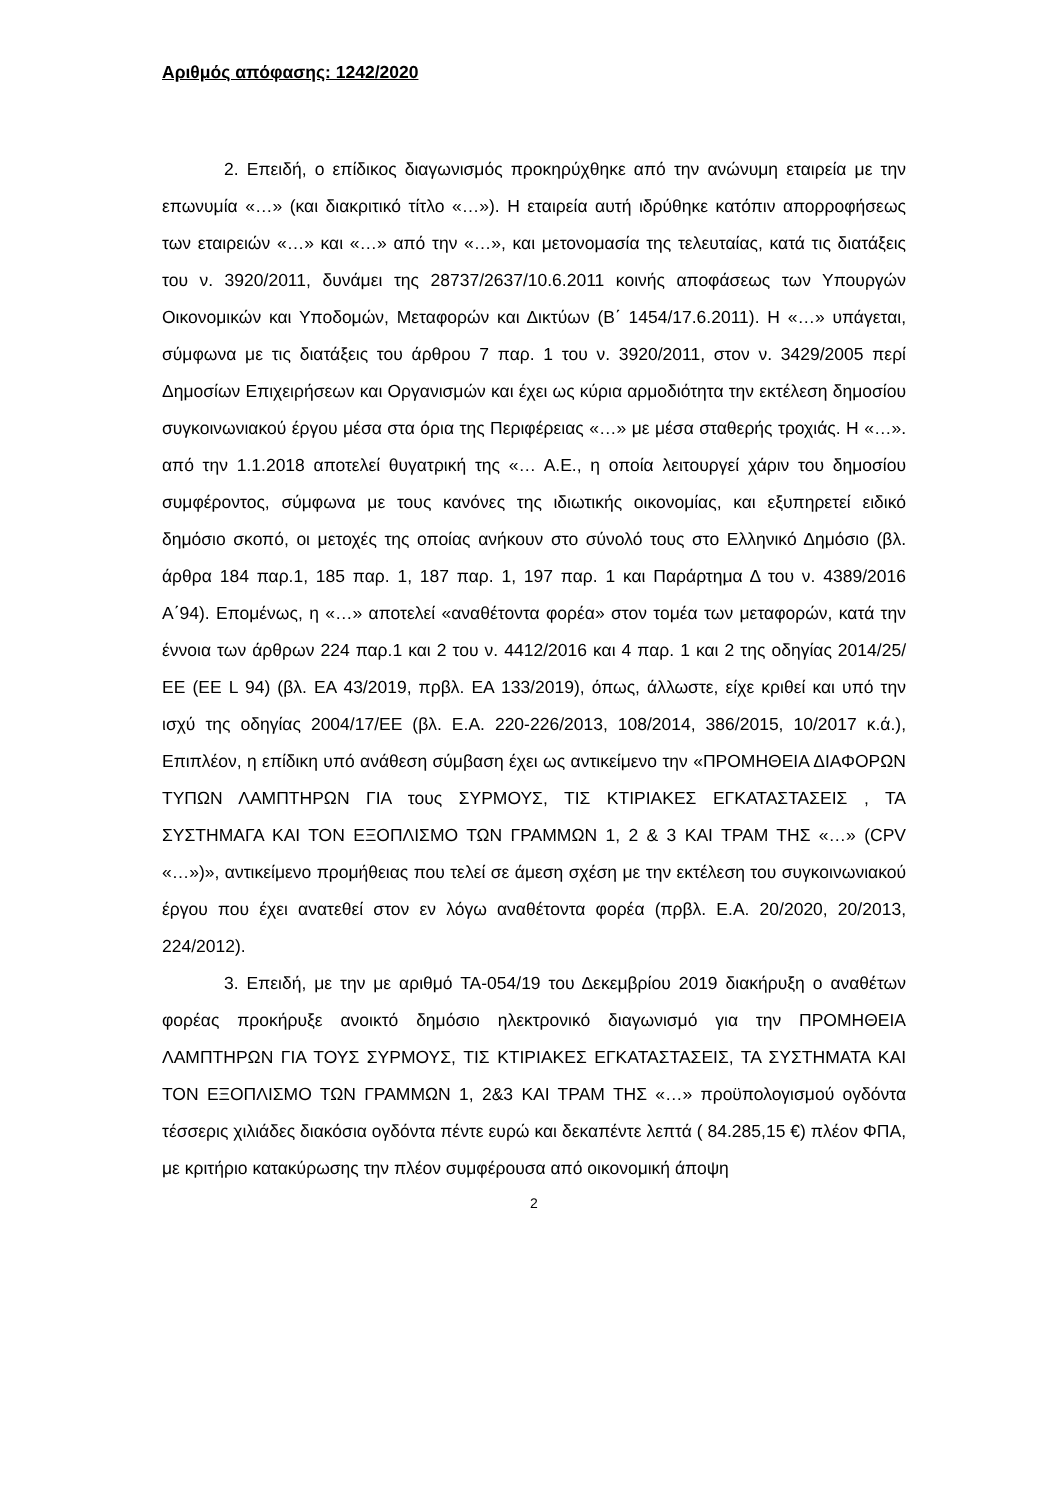Αριθμός απόφασης: 1242/2020
2. Επειδή, ο επίδικος διαγωνισμός προκηρύχθηκε από την ανώνυμη εταιρεία με την επωνυμία «…» (και διακριτικό τίτλο «…»). Η εταιρεία αυτή ιδρύθηκε κατόπιν απορροφήσεως των εταιρειών «…» και «…» από την «…», και μετονομασία της τελευταίας, κατά τις διατάξεις του ν. 3920/2011, δυνάμει της 28737/2637/10.6.2011 κοινής αποφάσεως των Υπουργών Οικονομικών και Υποδομών, Μεταφορών και Δικτύων (Β΄ 1454/17.6.2011). Η «…» υπάγεται, σύμφωνα με τις διατάξεις του άρθρου 7 παρ. 1 του ν. 3920/2011, στον ν. 3429/2005 περί Δημοσίων Επιχειρήσεων και Οργανισμών και έχει ως κύρια αρμοδιότητα την εκτέλεση δημοσίου συγκοινωνιακού έργου μέσα στα όρια της Περιφέρειας «…» με μέσα σταθερής τροχιάς. Η «…». από την 1.1.2018 αποτελεί θυγατρική της «… Α.Ε., η οποία λειτουργεί χάριν του δημοσίου συμφέροντος, σύμφωνα με τους κανόνες της ιδιωτικής οικονομίας, και εξυπηρετεί ειδικό δημόσιο σκοπό, οι μετοχές της οποίας ανήκουν στο σύνολό τους στο Ελληνικό Δημόσιο (βλ. άρθρα 184 παρ.1, 185 παρ. 1, 187 παρ. 1, 197 παρ. 1 και Παράρτημα Δ του ν. 4389/2016 Α΄94). Επομένως, η «…» αποτελεί «αναθέτοντα φορέα» στον τομέα των μεταφορών, κατά την έννοια των άρθρων 224 παρ.1 και 2 του ν. 4412/2016 και 4 παρ. 1 και 2 της οδηγίας 2014/25/ΕΕ (ΕΕ L 94) (βλ. ΕΑ 43/2019, πρβλ. ΕΑ 133/2019), όπως, άλλωστε, είχε κριθεί και υπό την ισχύ της οδηγίας 2004/17/ΕΕ (βλ. Ε.Α. 220-226/2013, 108/2014, 386/2015, 10/2017 κ.ά.), Επιπλέον, η επίδικη υπό ανάθεση σύμβαση έχει ως αντικείμενο την «ΠΡΟΜΗΘΕΙΑ ΔΙΑΦΟΡΩΝ ΤΥΠΩΝ ΛΑΜΠΤΗΡΩΝ ΓΙΑ τους ΣΥΡΜΟΥΣ, ΤΙΣ ΚΤΙΡΙΑΚΕΣ ΕΓΚΑΤΑΣΤΑΣΕΙΣ , ΤΑ ΣΥΣΤΗΜΑΓΑ ΚΑΙ ΤΟΝ ΕΞΟΠΛΙΣΜΟ ΤΩΝ ΓΡΑΜΜΩΝ 1, 2 & 3 ΚΑΙ ΤΡΑΜ ΤΗΣ «…» (CPV «…»)», αντικείμενο προμήθειας που τελεί σε άμεση σχέση με την εκτέλεση του συγκοινωνιακού έργου που έχει ανατεθεί στον εν λόγω αναθέτοντα φορέα (πρβλ. Ε.Α. 20/2020, 20/2013, 224/2012).
3. Επειδή, με την με αριθμό ΤΑ-054/19 του Δεκεμβρίου 2019 διακήρυξη ο αναθέτων φορέας προκήρυξε ανοικτό δημόσιο ηλεκτρονικό διαγωνισμό για την ΠΡΟΜΗΘΕΙΑ ΛΑΜΠΤΗΡΩΝ ΓΙΑ ΤΟΥΣ ΣΥΡΜΟΥΣ, ΤΙΣ ΚΤΙΡΙΑΚΕΣ ΕΓΚΑΤΑΣΤΑΣΕΙΣ, ΤΑ ΣΥΣΤΗΜΑΤΑ ΚΑΙ ΤΟΝ ΕΞΟΠΛΙΣΜΟ ΤΩΝ ΓΡΑΜΜΩΝ 1, 2&3 ΚΑΙ ΤΡΑΜ ΤΗΣ «…» προϋπολογισμού ογδόντα τέσσερις χιλιάδες διακόσια ογδόντα πέντε ευρώ και δεκαπέντε λεπτά ( 84.285,15 €) πλέον ΦΠΑ, με κριτήριο κατακύρωσης την πλέον συμφέρουσα από οικονομική άποψη
2